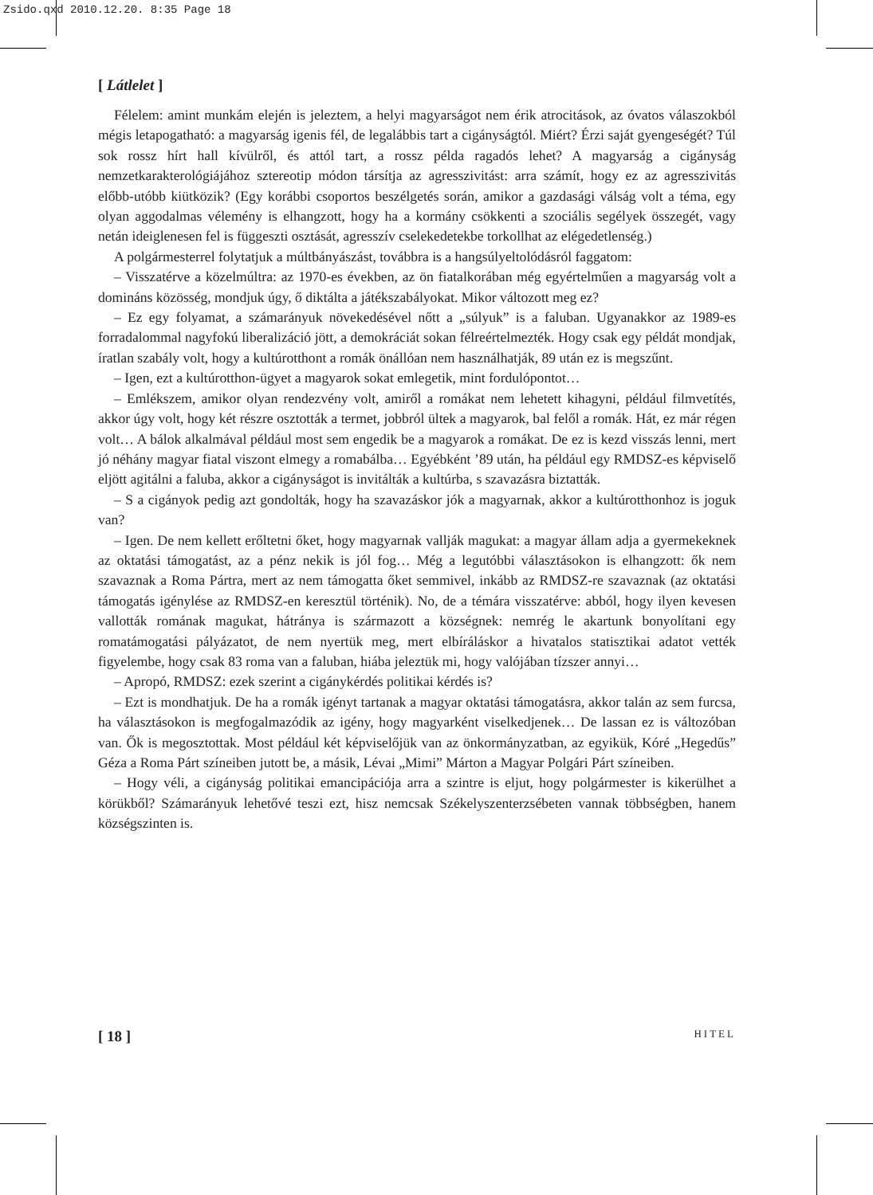Zsido.qxd 2010.12.20. 8:35 Page 18
[ Látlelet ]
Félelem: amint munkám elején is jeleztem, a helyi magyarságot nem érik atrocitások, az óvatos válaszokból mégis letapogatható: a magyarság igenis fél, de legalábbis tart a cigányságtól. Miért? Érzi saját gyengeségét? Túl sok rossz hírt hall kívülről, és attól tart, a rossz példa ragadós lehet? A magyarság a cigányság nemzetkarakterológiájához sztereotip módon társítja az agresszivitást: arra számít, hogy ez az agresszivitás előbb-utóbb kiütközik? (Egy korábbi csoportos beszélgetés során, amikor a gazdasági válság volt a téma, egy olyan aggodalmas vélemény is elhangzott, hogy ha a kormány csökkenti a szociális segélyek összegét, vagy netán ideiglenesen fel is függeszti osztását, agresszív cselekedetekbe torkollhat az elégedetlenség.)
A polgármesterrel folytatjuk a múltbányászást, továbbra is a hangsúlyeltolódásról faggatom:
– Visszatérve a közelmúltra: az 1970-es években, az ön fiatalkorában még egyértelműen a magyarság volt a domináns közösség, mondjuk úgy, ő diktálta a játékszabályokat. Mikor változott meg ez?
– Ez egy folyamat, a számarányuk növekedésével nőtt a „súlyuk” is a faluban. Ugyanakkor az 1989-es forradalommal nagyfokú liberalizáció jött, a demokráciát sokan félreértelmezték. Hogy csak egy példát mondjak, íratlan szabály volt, hogy a kultúrotthont a romák önállóan nem használhatják, 89 után ez is megszűnt.
– Igen, ezt a kultúrotthon-ügyet a magyarok sokat emlegetik, mint fordulópontot…
– Emlékszem, amikor olyan rendezvény volt, amiről a romákat nem lehetett kihagyni, például filmvetítés, akkor úgy volt, hogy két részre osztották a termet, jobbról ültek a magyarok, bal felől a romák. Hát, ez már régen volt… A bálok alkalmával például most sem engedik be a magyarok a romákat. De ez is kezd visszás lenni, mert jó néhány magyar fiatal viszont elmegy a romabálba… Egyébként ’89 után, ha például egy RMDSZ-es képviselő eljött agitálni a faluba, akkor a cigányságot is invitálták a kultúrba, s szavazásra biztatták.
– S a cigányok pedig azt gondolták, hogy ha szavazáskor jók a magyarnak, akkor a kultúrotthonhoz is joguk van?
– Igen. De nem kellett erőltetni őket, hogy magyarnak vallják magukat: a magyar állam adja a gyermekeknek az oktatási támogatást, az a pénz nekik is jól fog… Még a legutóbbi választásokon is elhangzott: ők nem szavaznak a Roma Pártra, mert az nem támogatta őket semmivel, inkább az RMDSZ-re szavaznak (az oktatási támogatás igénylése az RMDSZ-en keresztül történik). No, de a témára visszatérve: abból, hogy ilyen kevesen vallották romának magukat, hátránya is származott a községnek: nemrég le akartunk bonyolítani egy romatámogatási pályázatot, de nem nyertük meg, mert elbíráláskor a hivatalos statisztikai adatot vették figyelembe, hogy csak 83 roma van a faluban, hiába jeleztük mi, hogy valójában tízszer annyi…
– Apropó, RMDSZ: ezek szerint a cigánykérdés politikai kérdés is?
– Ezt is mondhatjuk. De ha a romák igényt tartanak a magyar oktatási támogatásra, akkor talán az sem furcsa, ha választásokon is megfogalmazódik az igény, hogy magyarként viselkedjenek… De lassan ez is változóban van. Ők is megosztottak. Most például két képviselőjük van az önkormányzatban, az egyikük, Kóré „Hegedűs” Géza a Roma Párt színeiben jutott be, a másik, Lévai „Mimi” Márton a Magyar Polgári Párt színeiben.
– Hogy véli, a cigányság politikai emancipációja arra a szintre is eljut, hogy polgármester is kikerülhet a körükből? Számarányuk lehetővé teszi ezt, hisz nemcsak Székelyszenterzsébeten vannak többségben, hanem községszinten is.
[ 18 ] HITEL